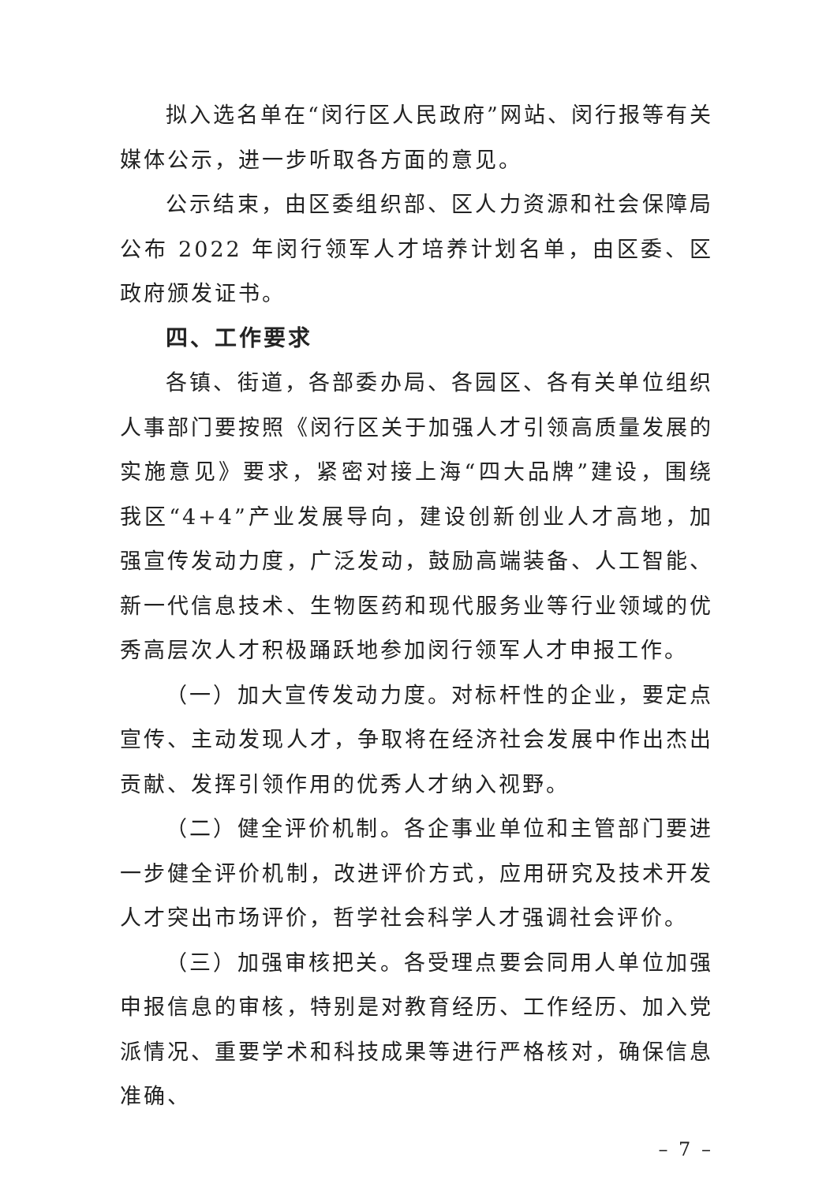拟入选名单在“闵行区人民政府”网站、闵行报等有关媒体公示，进一步听取各方面的意见。
公示结束，由区委组织部、区人力资源和社会保障局公布 2022 年闵行领军人才培养计划名单，由区委、区政府颁发证书。
四、工作要求
各镇、街道，各部委办局、各园区、各有关单位组织人事部门要按照《闵行区关于加强人才引领高质量发展的实施意见》要求，紧密对接上海“四大品牌”建设，围绕我区“4+4”产业发展导向，建设创新创业人才高地，加强宣传发动力度，广泛发动，鼓励高端装备、人工智能、新一代信息技术、生物医药和现代服务业等行业领域的优秀高层次人才积极踊跃地参加闵行领军人才申报工作。
（一）加大宣传发动力度。对标杆性的企业，要定点宣传、主动发现人才，争取将在经济社会发展中作出杰出贡献、发挥引领作用的优秀人才纳入视野。
（二）健全评价机制。各企事业单位和主管部门要进一步健全评价机制，改进评价方式，应用研究及技术开发人才突出市场评价，哲学社会科学人才强调社会评价。
（三）加强审核把关。各受理点要会同用人单位加强申报信息的审核，特别是对教育经历、工作经历、加入党派情况、重要学术和科技成果等进行严格核对，确保信息准确、
– 7 –